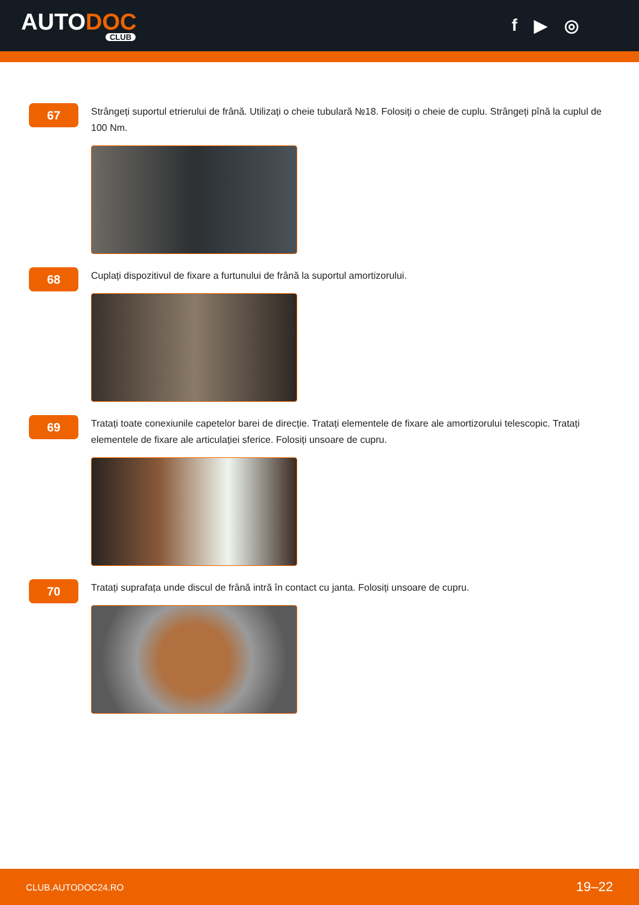AUTODOC
CLUB
f ▶ ◎
67
Strângeți suportul etrierului de frână. Utilizați o cheie tubulară №18. Folosiți o cheie de cuplu. Strângeți pînă la cuplul de 100 Nm.
68
Cuplați dispozitivul de fixare a furtunului de frână la suportul amortizorului.
69
Tratați toate conexiunile capetelor barei de direcție. Tratați elementele de fixare ale amortizorului telescopic. Tratați elementele de fixare ale articulației sferice. Folosiți unsoare de cupru.
70
Tratați suprafața unde discul de frână intră în contact cu janta. Folosiți unsoare de cupru.
CLUB.AUTODOC24.RO 19–22